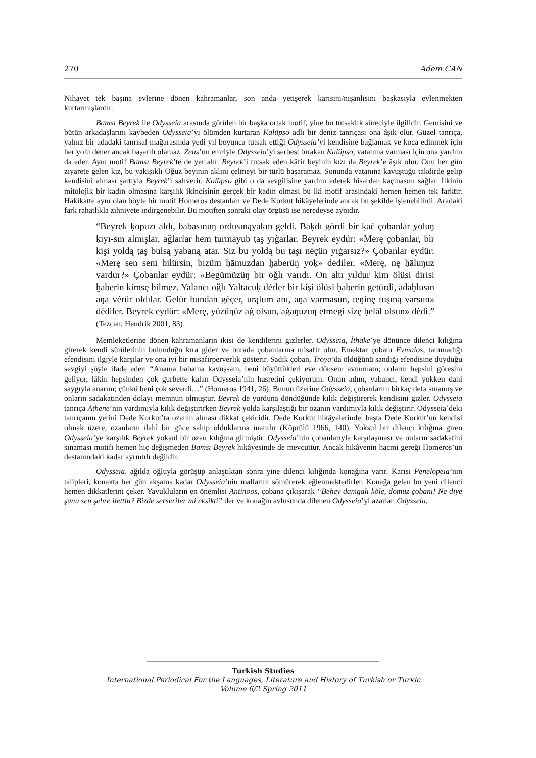270 Adem CAN
Nihayet tek başına evlerine dönen kahramanlar, son anda yetişerek karısını/nişanlısını başkasıyla evlenmekten kurtarmışlardır.
Bamsı Beyrek ile Odysseia arasında görülen bir başka ortak motif, yine bu tutsaklık süreciyle ilgilidir. Gemisini ve bütün arkadaşlarını kaybeden Odysseia’yi ölümden kurtaran Kalüpso adlı bir deniz tanrıçası ona âşık olur. Güzel tanrıça, yalnız bir adadaki tanrısal mağarasında yedi yıl boyunca tutsak ettiği Odysseia’yi kendisine bağlamak ve koca edinmek için her yolu dener ancak başarılı olamaz. Zeus’un emriyle Odysseia’yi serbest bırakan Kalüpso, vatanına varması için ona yardım da eder. Aynı motif Bamsı Beyrek’te de yer alır. Beyrek’i tutsak eden kâfir beyinin kızı da Beyrek’e âşık olur. Onu her gün ziyarete gelen kız, bu yakışıklı Oğuz beyinin aklını çelmeyi bir türlü başaramaz. Sonunda vatanına kavuştuğu takdirde gelip kendisini alması şartıyla Beyrek’i salıverir. Kalüpso gibi o da sevgilisine yardım ederek hisardan kaçmasını sağlar. İlkinin mitolojik bir kadın olmasına karşılık ikincisinin gerçek bir kadın olması bu iki motif arasındaki hemen hemen tek farktır. Hakikatte aynı olan böyle bir motif Homeros destanları ve Dede Korkut hikâyelerinde ancak bu şekilde işlenebilirdi. Aradaki fark rahatlıkla zihniyete indirgenebilir. Bu motiften sonraki olay örgüsü ise neredeyse aynıdır.
“Beyrek ḳopuzı aldı, babasınuŋ ordusınąyaḳın geldi. Baḳdı gördi bir ḳaċ çobanlar yoluŋ ḳıyı-sın almışlar, ağlarlar hem ṭurmayub ṭaş yıġarlar. Beyrek eydür: «Merę çobanlar, bir kişi yoldą ṭaş bulsą yabaną atar. Siz bu yoldą bu ṭaşı nėçün yıġarsız?» Çobanlar eydür: «Merę sen seni bilürsin, bizüm ḥāmuzdan ḫaberüŋ yoḳ» dėdiler. «Merę, nę ḥāluŋuz vardur?» Çobanlar eydür: «Begümüzüŋ bir oğlı varıdı. On altı yıldur kim ölüsi dirisi ḫaberin kimsę bilmez. Yalancı oğlı Yaltacuḳ dėrler bir kişi ölüsi ḫaberin getürdi, adaḫlusın aŋa vėrür oldılar. Gelür bundan gėçer, urąlum anı, aŋa varmasun, teŋinę tuşıną varsun» dėdiler. Beyrek eydür: «Merę, yüzüŋüz aġ olsun, aġaŋuzuŋ etmegi sizę ḥelāl olsun» dėdi.” (Tezcan, Hendrik 2001, 83)
Memleketlerine dönen kahramanların ikisi de kendilerini gizlerler. Odysseia, İthake’ye dönünce dilenci kılığına girerek kendi sürülerinin bulunduğu kıra gider ve burada çobanlarına misafir olur. Emektar çobanı Evmaios, tanımadığı efendisini ilgiyle karşılar ve ona iyi bir misafirperverlik gösterir. Sadık çoban, Troya’da öldüğünü sandığı efendisine duyduğu sevgiyi şöyle ifade eder: “Anama babama kavuşsam, beni büyüttükleri eve dönsem avunmam; onların hepsini göresim geliyor, lâkin hepsinden çok gurbette kalan Odysseia’nin hasretini çekiyorum. Onun adını, yabancı, kendi yokken dahi saygıyla anarım; çünkü beni çok severdi…” (Homeros 1941, 26). Bunun üzerine Odysseia, çobanlarını birkaç defa sınamış ve onların sadakatinden dolayı memnun olmuştur. Beyrek de yurduna döndüğünde kılık değiştirerek kendisini gizler. Odysseia tanrıça Athene’nin yardımıyla kılık değiştirirken Beyrek yolda karşılaştığı bir ozanın yardımıyla kılık değiştirir. Odysseia’deki tanrıçanın yerini Dede Korkut’ta ozanın alması dikkat çekicidir. Dede Korkut hikâyelerinde, başta Dede Korkut’un kendisi olmak üzere, ozanların ilahî bir güce sahip olduklarına inanılır (Köprülü 1966, 140). Yoksul bir dilenci kılığına giren Odysseia’ye karşılık Beyrek yoksul bir ozan kılığına girmiştir. Odysseia’nin çobanlarıyla karşılaşması ve onların sadakatini sınaması motifi hemen hiç değişmeden Bamsı Beyrek hikâyesinde de mevcuttur. Ancak hikâyenin hacmi gereği Homeros’un destanındaki kadar ayrıntılı değildir.
Odysseia, ağılda oğluyla görüşüp anlaştıktan sonra yine dilenci kılığında konağına varır. Karısı Penelopeia’nin talipleri, konakta her gün akşama kadar Odysseia’nin mallarını sömürerek eğlenmektedirler. Konağa gelen bu yeni dilenci hemen dikkatlerini çeker. Yavukluların en önemlisi Antinoos, çobana çıkışarak “Behey damgalı köle, domuz çobanı! Ne diye şunu sen şehre ilettin? Bizde serseriler mi eksikti” der ve konağın avlusunda dilenen Odysseia’yi azarlar. Odysseia,
Turkish Studies
International Periodical For the Languages, Literature and History of Turkish or Turkic
Volume 6/2 Spring 2011